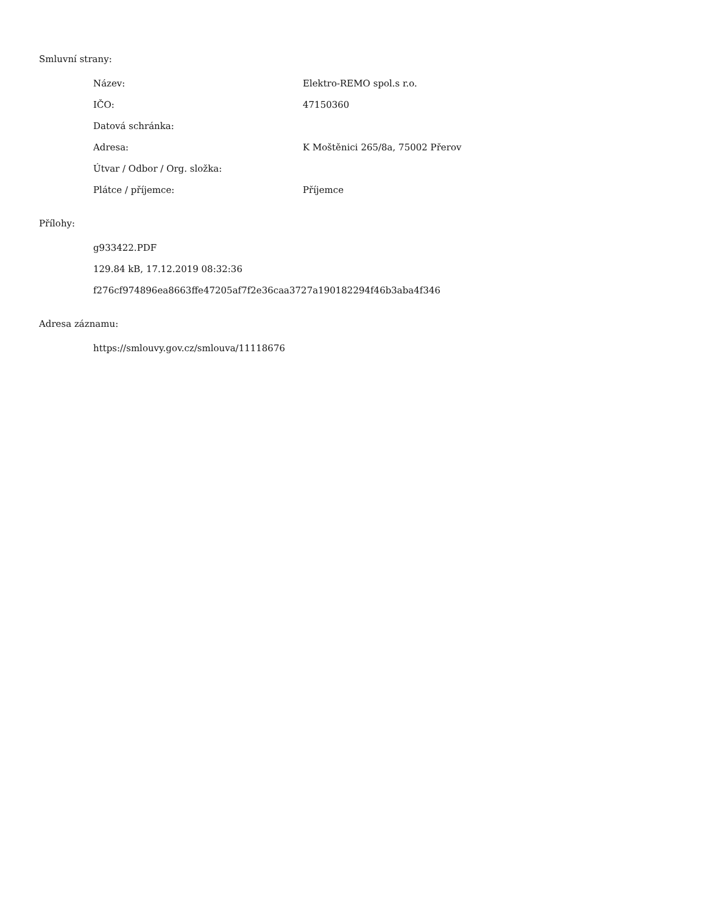Smluvní strany:
Název: Elektro-REMO spol.s r.o.
IČO: 47150360
Datová schránka:
Adresa: K Moštěnici 265/8a, 75002 Přerov
Útvar / Odbor / Org. složka:
Plátce / příjemce: Příjemce
Přílohy:
g933422.PDF
129.84 kB, 17.12.2019 08:32:36
f276cf974896ea8663ffe47205af7f2e36caa3727a190182294f46b3aba4f346
Adresa záznamu:
https://smlouvy.gov.cz/smlouva/11118676